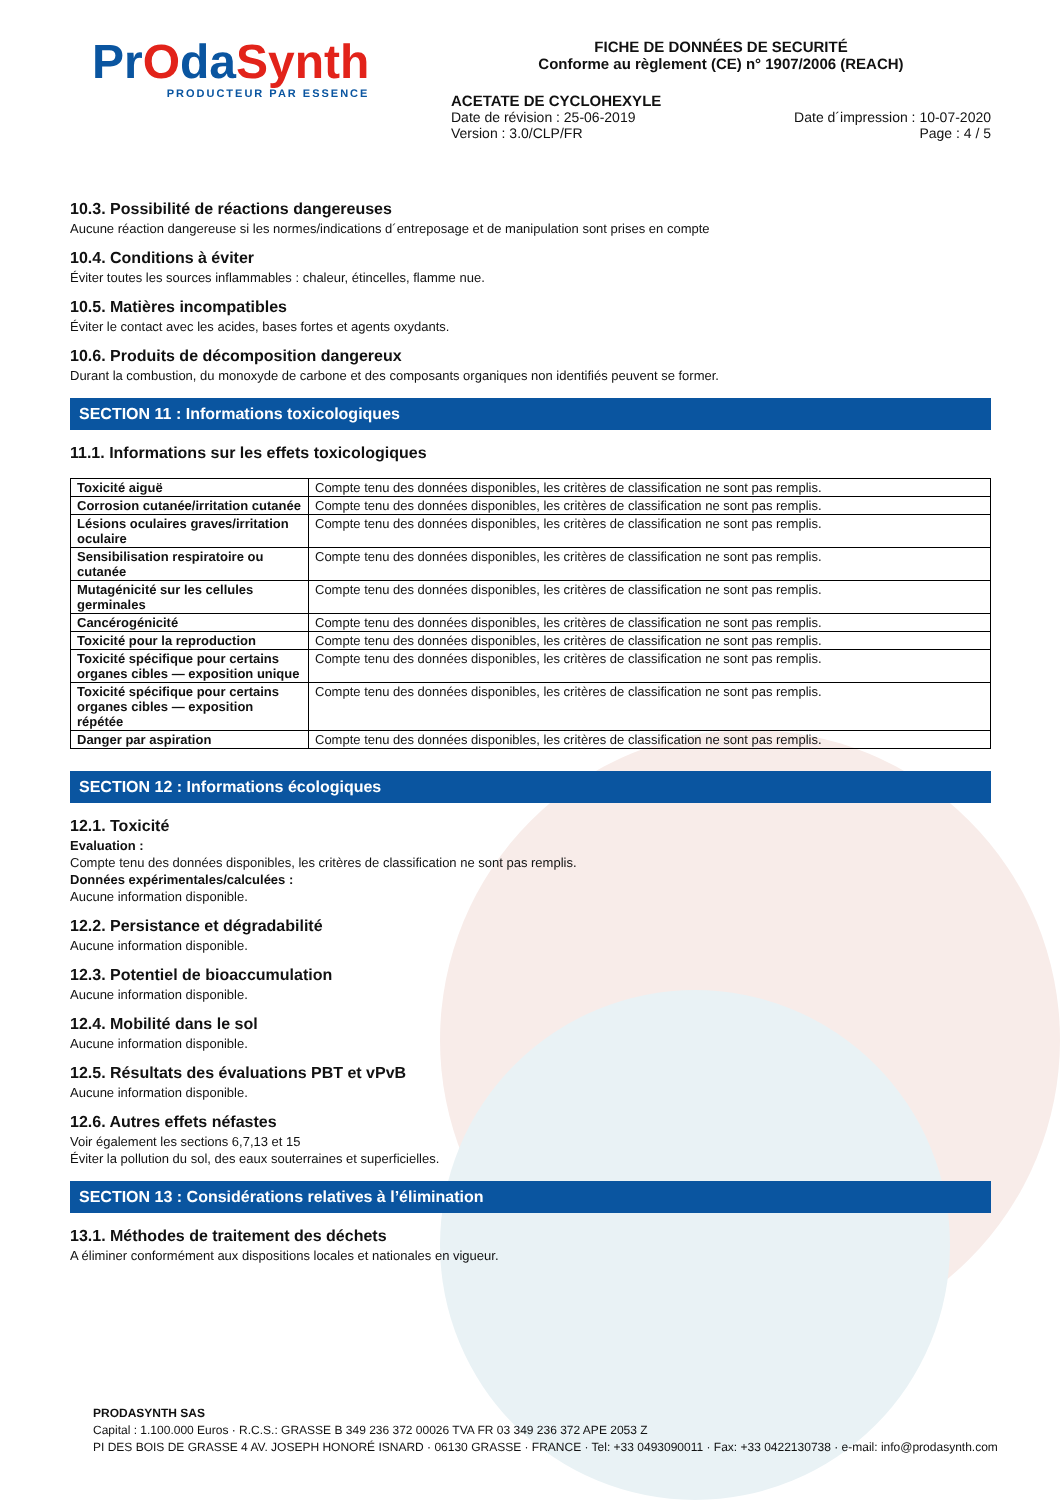PrOdaSynth
PRODUCTEUR PAR ESSENCE
FICHE DE DONNÉES DE SECURITÉ
Conforme au règlement (CE) n° 1907/2006 (REACH)
ACETATE DE CYCLOHEXYLE
Date de révision : 25-06-2019
Version : 3.0/CLP/FR
Date d´impression : 10-07-2020
Page : 4 / 5
10.3. Possibilité de réactions dangereuses
Aucune réaction dangereuse si les normes/indications d´entreposage et de manipulation sont prises en compte
10.4. Conditions à éviter
Éviter toutes les sources inflammables : chaleur, étincelles, flamme nue.
10.5. Matières incompatibles
Éviter le contact avec les acides, bases fortes et agents oxydants.
10.6. Produits de décomposition dangereux
Durant la combustion, du monoxyde de carbone et des composants organiques non identifiés peuvent se former.
SECTION 11 : Informations toxicologiques
11.1. Informations sur les effets toxicologiques
| Toxicité aiguë | Compte tenu des données disponibles, les critères de classification ne sont pas remplis. |
| Corrosion cutanée/irritation cutanée | Compte tenu des données disponibles, les critères de classification ne sont pas remplis. |
| Lésions oculaires graves/irritation oculaire | Compte tenu des données disponibles, les critères de classification ne sont pas remplis. |
| Sensibilisation respiratoire ou cutanée | Compte tenu des données disponibles, les critères de classification ne sont pas remplis. |
| Mutagénicité sur les cellules germinales | Compte tenu des données disponibles, les critères de classification ne sont pas remplis. |
| Cancérogénicité | Compte tenu des données disponibles, les critères de classification ne sont pas remplis. |
| Toxicité pour la reproduction | Compte tenu des données disponibles, les critères de classification ne sont pas remplis. |
| Toxicité spécifique pour certains organes cibles — exposition unique | Compte tenu des données disponibles, les critères de classification ne sont pas remplis. |
| Toxicité spécifique pour certains organes cibles — exposition répétée | Compte tenu des données disponibles, les critères de classification ne sont pas remplis. |
| Danger par aspiration | Compte tenu des données disponibles, les critères de classification ne sont pas remplis. |
SECTION 12 : Informations écologiques
12.1. Toxicité
Evaluation :
Compte tenu des données disponibles, les critères de classification ne sont pas remplis.
Données expérimentales/calculées :
Aucune information disponible.
12.2. Persistance et dégradabilité
Aucune information disponible.
12.3. Potentiel de bioaccumulation
Aucune information disponible.
12.4. Mobilité dans le sol
Aucune information disponible.
12.5. Résultats des évaluations PBT et vPvB
Aucune information disponible.
12.6. Autres effets néfastes
Voir également les sections 6,7,13 et 15
Éviter la pollution du sol, des eaux souterraines et superficielles.
SECTION 13 : Considérations relatives à l’élimination
13.1. Méthodes de traitement des déchets
A éliminer conformément aux dispositions locales et nationales en vigueur.
PRODASYNTH SAS
Capital : 1.100.000 Euros · R.C.S.: GRASSE B 349 236 372 00026 TVA FR 03 349 236 372 APE 2053 Z
PI DES BOIS DE GRASSE 4 AV. JOSEPH HONORÉ ISNARD · 06130 GRASSE · FRANCE · Tel: +33 0493090011 · Fax: +33 0422130738 · e-mail: info@prodasynth.com